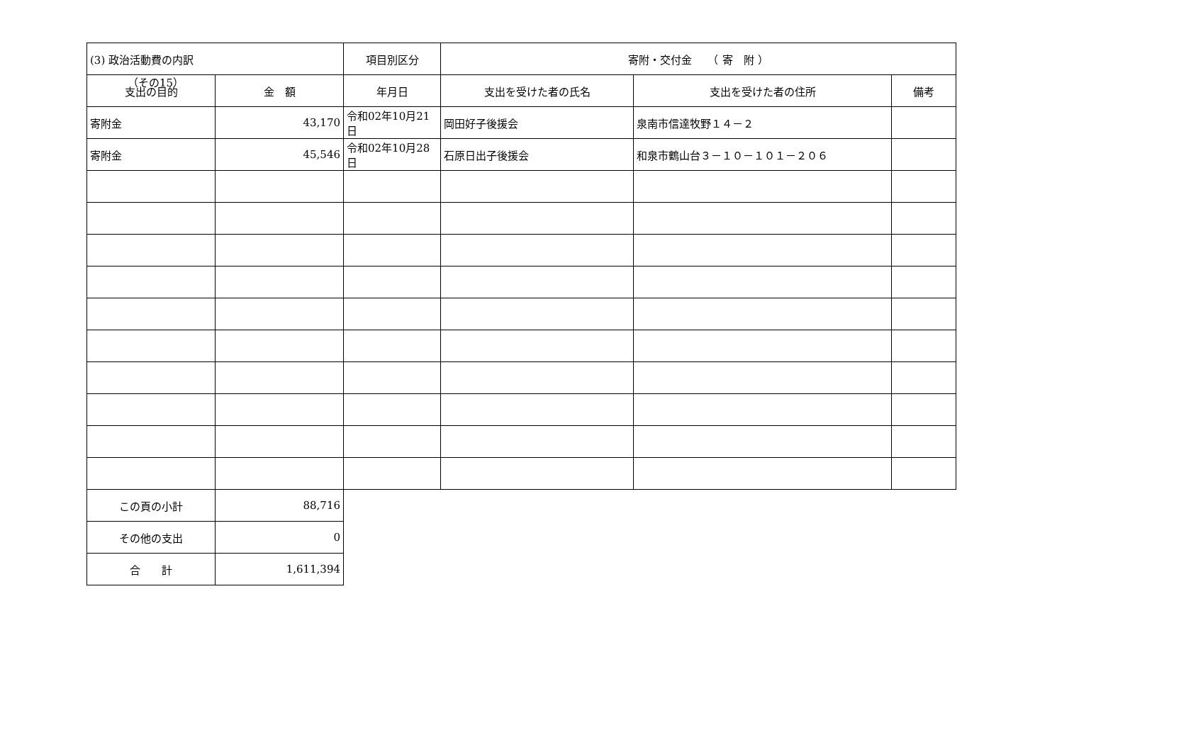（その15）
| (3) 政治活動費の内訳 | | 項目別区分 | 寄附・交付金 （ 寄 附 ） | | |
| 支出の目的 | 金 額 | 年月日 | 支出を受けた者の氏名 | 支出を受けた者の住所 | 備考 |
| 寄附金 | 43,170 | 令和02年10月21日 | 岡田好子後援会 | 泉南市信達牧野１４－２ | |
| 寄附金 | 45,546 | 令和02年10月28日 | 石原日出子後援会 | 和泉市鶴山台３－１０－１０１－２０６ | |
| この頁の小計 | 88,716 | | | | |
| その他の支出 | 0 | | | | |
| 合 計 | 1,611,394 | | | | |